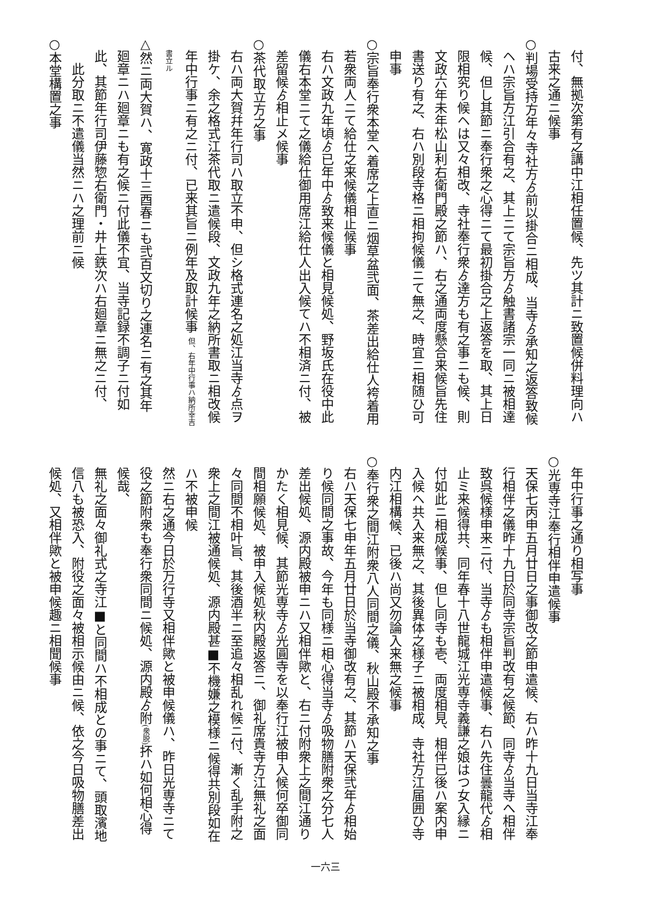付、無拠次第有之講中江相任置候、先ツ其計ニ致置候併料理向ハ
古来之通ニ候事
○判場受持方年々寺社方ゟ前以掛合ニ相成、当寺ゟ承知之返答致候
ヘハ宗旨方江引合有之、其上ニて宗旨方ゟ触書諸宗一同ニ被相達
候、但し其節ニ奉行衆之心得ニて最初掛合之上返答を取、其上日
限相究り候ヘは又々相改、寺社奉行衆ゟ達方も有之事ニも候、則
文政六年未年松山利右衛門殿之節ハ、右之通両度懸合来候旨先住
書送り有之、右ハ別段寺格ニ相拘候儀ニて無之、時宜ニ相随ひ可
申事
○宗旨奉行衆本堂へ着席之上直ニ烟草盆弐面、茶差出給仕人袴着用
若衆両人ニて給仕之来候儀相止候事
右ハ文政九年頃ゟ已年中ゟ致来候儀と相見候処、野坂氏在役中此
儀右本堂ニて之儀給仕御用席江給仕人出入候てハ不相済ニ付、被
差留候ゟ相止メ候事
○茶代取立方之事
右ハ両大賀幷年行司ハ取立不申、但シ格式連名之処江当寺ゟ点ヲ
掛ケ、余之格式江茶代取ニ遣候段、文政九年之納所書取ニ相改候
年中行事ニ有之ニ付、已来其旨ニ例年及取計候事 但、右年中行事ハ納所幸吉書立ル
△然ニ両大賀ハ、寛政十三酉春ニも弐百文切り之連名ニ有之其年
廻章ニハ廻章ニも有之候ニ付此儀不宜、当寺記録不調子ニ付如
此、其節年行司伊藤惣右衛門・井上鉄次ハ右廻章ニ無之ニ付、
此分取ニ不遣儀当然ニハ之理前ニ候
○本堂構置之事
年中行事之通り相写事
○光専寺江奉行相伴申遣候事
天保七丙申五月廿日之事御改之節申遣候、右ハ昨十九日当寺江奉
行相伴之儀昨十九日於同寺宗旨判改有之候節、同寺ゟ当寺へ相伴
致呉候様申来ニ付、当寺ゟも相伴申遣候事、右ハ先住曇龍代ゟ相
止ミ来候得共、同年春十八世龍城江光専寺義謙之娘はつ女入縁ニ
付如此ニ相成候事、但し同寺も壱、両度相見、相伴已後ハ案内申
入候ヘ共入来無之、其後異体之様子ニ被相成、寺社方江届囲ひ寺
内江相構候、已後ハ尚又勿論入来無之候事
○奉行衆之間江附衆八人同間之儀、秋山殿不承知之事
右ハ天保七申年五月廿日於当寺御改有之、其節ハ天保弐年ゟ相始
り候同間之事故、今年も同様ニ相心得当寺ゟ吸物膳附衆之分七人
差出候処、源内殿被申ニハ又相伴歟と、右ニ付附衆上之間江通り
かたく相見候、其節光専寺ゟ光圓寺を以奉行江被申入候何卒御同
間相願候処、被申入候処秋内殿返答ニ、御礼席貴寺方江無礼之面
々同間不相叶旨、其後酒半ニ至追々相乱れ候ニ付、漸く乱手附之
衆上之間江被通候処、源内殿甚■不機嫌之模様ニ候得共別段如在
ハ不被申候
然ニ右之通今日於万行寺又相伴歟と被申候儀ハ、昨日光専寺ニて
役之節附衆も奉行衆同間ニ候処、源内殿ゟ附(衆脱) 抔ハ如何相心得候哉、
無礼之面々御礼式之寺江■と同間ハ不相成との事ニて、頭取濱地
信八も被恐入、附役之面々被相示候由ニ候、依之今日吸物膳差出
候処、又相伴歟と被申候趣ニ相聞候事
一六三